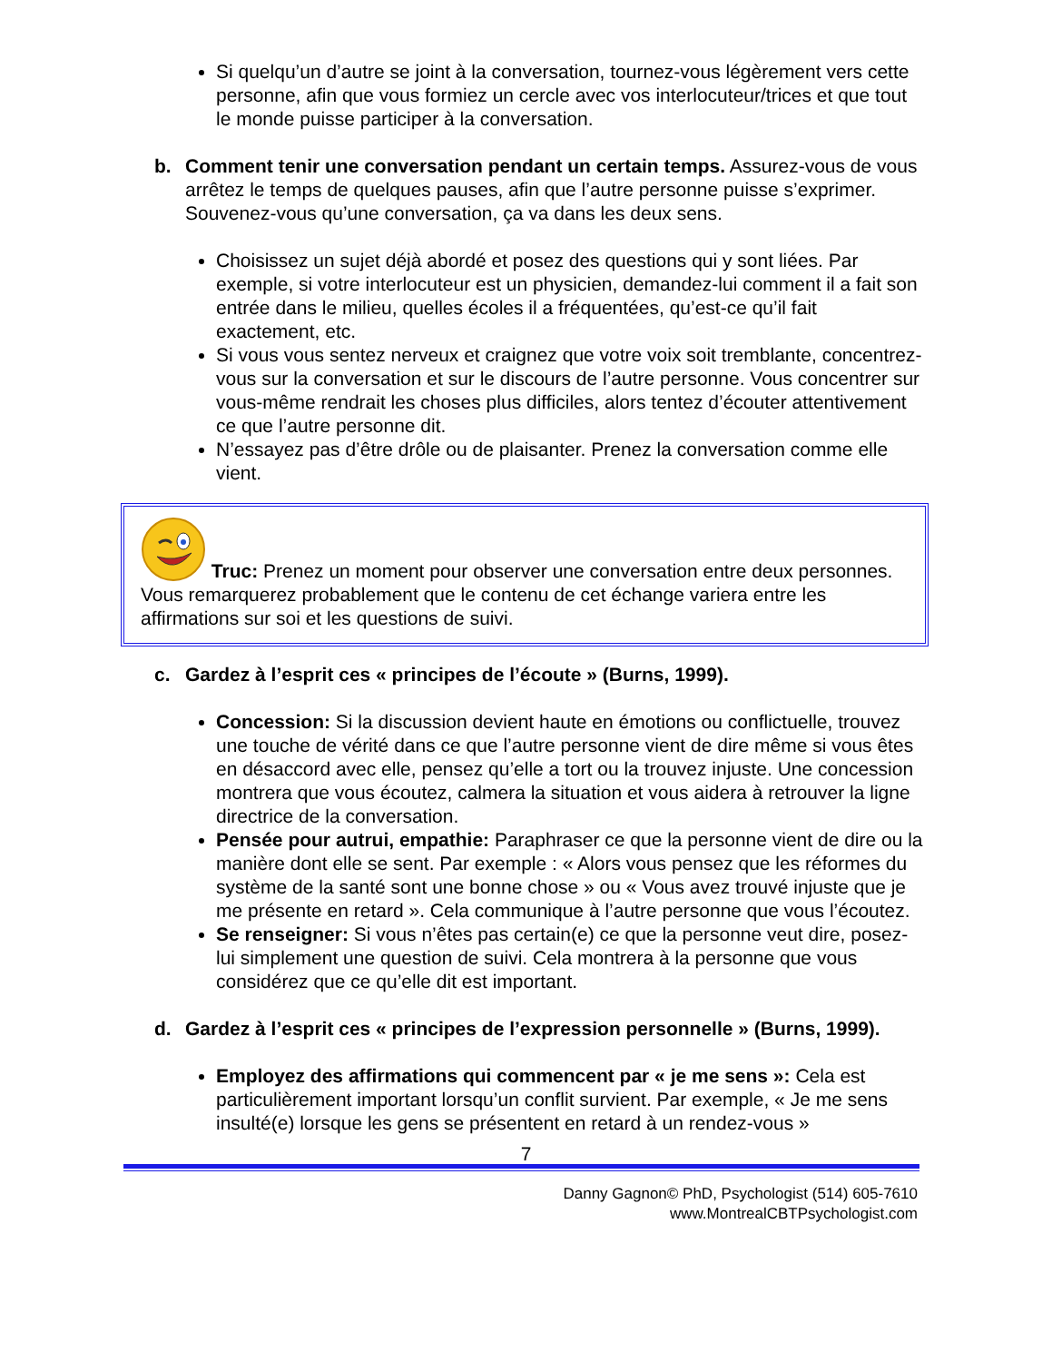Si quelqu’un d’autre se joint à la conversation, tournez-vous légèrement vers cette personne, afin que vous formiez un cercle avec vos interlocuteur/trices et que tout le monde puisse participer à la conversation.
b. Comment tenir une conversation pendant un certain temps. Assurez-vous de vous arrêtez le temps de quelques pauses, afin que l’autre personne puisse s’exprimer. Souvenez-vous qu’une conversation, ça va dans les deux sens.
Choisissez un sujet déjà abordé et posez des questions qui y sont liées. Par exemple, si votre interlocuteur est un physicien, demandez-lui comment il a fait son entrée dans le milieu, quelles écoles il a fréquentées, qu’est-ce qu’il fait exactement, etc.
Si vous vous sentez nerveux et craignez que votre voix soit tremblante, concentrez-vous sur la conversation et sur le discours de l’autre personne. Vous concentrer sur vous-même rendrait les choses plus difficiles, alors tentez d’écouter attentivement ce que l’autre personne dit.
N’essayez pas d’être drôle ou de plaisanter. Prenez la conversation comme elle vient.
Truc: Prenez un moment pour observer une conversation entre deux personnes. Vous remarquerez probablement que le contenu de cet échange variera entre les affirmations sur soi et les questions de suivi.
c. Gardez à l’esprit ces « principes de l’écoute » (Burns, 1999).
Concession: Si la discussion devient haute en émotions ou conflictuelle, trouvez une touche de vérité dans ce que l’autre personne vient de dire même si vous êtes en désaccord avec elle, pensez qu’elle a tort ou la trouvez injuste. Une concession montrera que vous écoutez, calmera la situation et vous aidera à retrouver la ligne directrice de la conversation.
Pensée pour autrui, empathie: Paraphraser ce que la personne vient de dire ou la manière dont elle se sent. Par exemple : « Alors vous pensez que les réformes du système de la santé sont une bonne chose » ou « Vous avez trouvé injuste que je me présente en retard ». Cela communique à l’autre personne que vous l’écoutez.
Se renseigner: Si vous n’êtes pas certain(e) ce que la personne veut dire, posez-lui simplement une question de suivi. Cela montrera à la personne que vous considérez que ce qu’elle dit est important.
d. Gardez à l’esprit ces « principes de l’expression personnelle » (Burns, 1999).
Employez des affirmations qui commencent par « je me sens »: Cela est particulièrement important lorsqu’un conflit survient. Par exemple, « Je me sens insulté(e) lorsque les gens se présentent en retard à un rendez-vous »
7
Danny Gagnon© PhD, Psychologist (514) 605-7610
www.MontrealCBTPsychologist.com